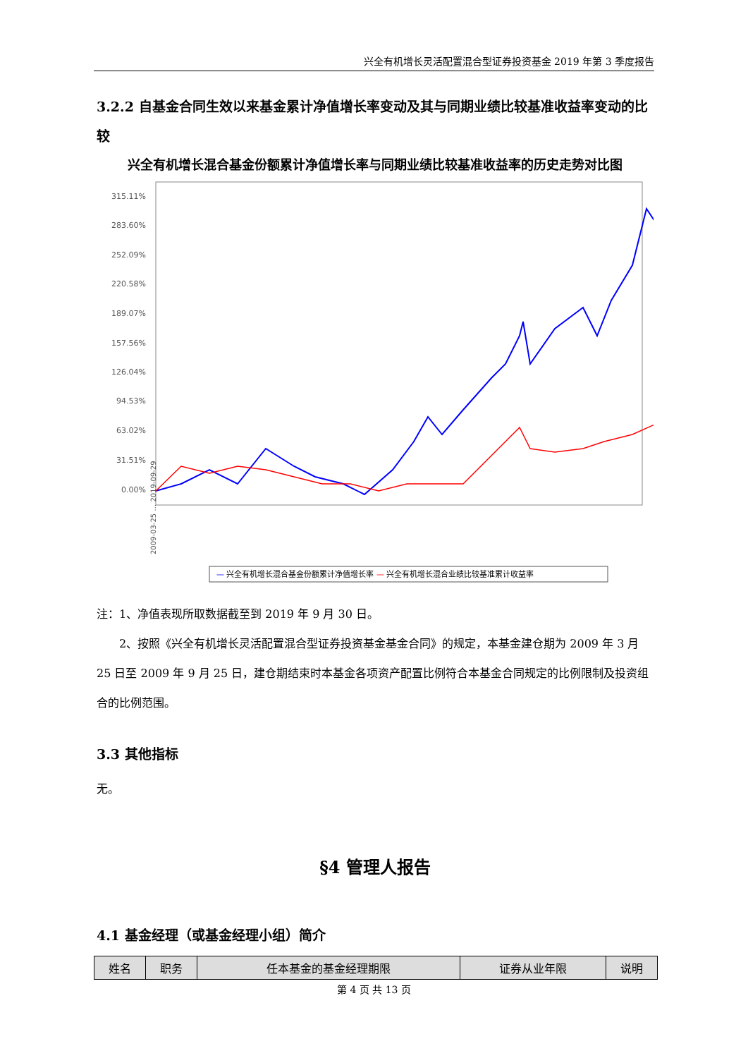兴全有机增长灵活配置混合型证券投资基金 2019 年第 3 季度报告
3.2.2 自基金合同生效以来基金累计净值增长率变动及其与同期业绩比较基准收益率变动的比较
兴全有机增长混合基金份额累计净值增长率与同期业绩比较基准收益率的历史走势对比图
315.11%
283.60%
252.09%
220.58%
189.07%
157.56%
126.04%
94.53%
63.02%
31.51%
0.00%
2009-03-25 … 2019-09-29
— 兴全有机增长混合基金份额累计净值增长率 — 兴全有机增长混合业绩比较基准累计收益率
注：1、净值表现所取数据截至到 2019 年 9 月 30 日。
  2、按照《兴全有机增长灵活配置混合型证券投资基金基金合同》的规定，本基金建仓期为 2009 年 3 月 25 日至 2009 年 9 月 25 日，建仓期结束时本基金各项资产配置比例符合本基金合同规定的比例限制及投资组合的比例范围。
3.3 其他指标
无。
§4 管理人报告
4.1 基金经理（或基金经理小组）简介
| 姓名 | 职务 | 任本基金的基金经理期限 | 证券从业年限 | 说明 |
| --- | --- | --- | --- | --- |
第 4 页 共 13 页